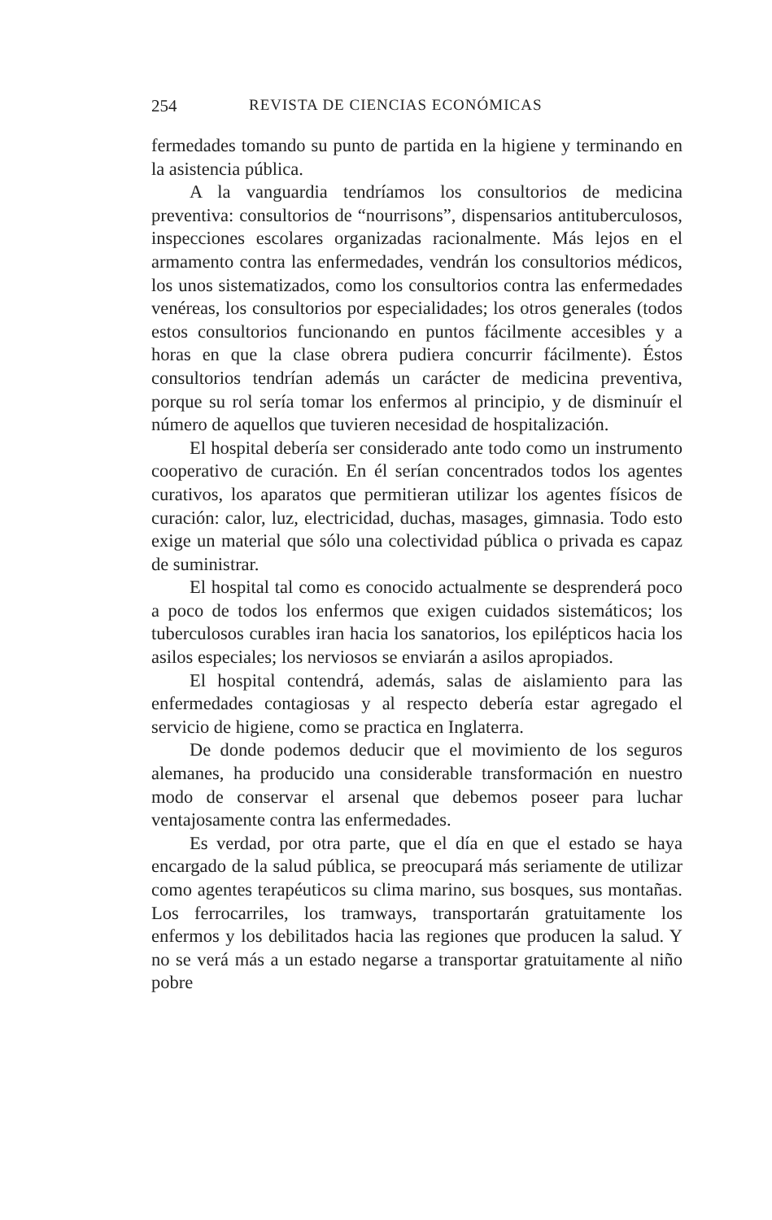254 REVISTA DE CIENCIAS ECONÓMICAS
fermedades tomando su punto de partida en la higiene y terminando en la asistencia pública.
A la vanguardia tendríamos los consultorios de medicina preventiva: consultorios de “nourrisons”, dispensarios antituberculosos, inspecciones escolares organizadas racionalmente. Más lejos en el armamento contra las enfermedades, vendrán los consultorios médicos, los unos sistematizados, como los consultorios contra las enfermedades venéreas, los consultorios por especialidades; los otros generales (todos estos consultorios funcionando en puntos fácilmente accesibles y a horas en que la clase obrera pudiera concurrir fácilmente). Éstos consultorios tendrían además un carácter de medicina preventiva, porque su rol sería tomar los enfermos al principio, y de disminuír el número de aquellos que tuvieren necesidad de hospitalización.
El hospital debería ser considerado ante todo como un instrumento cooperativo de curación. En él serían concentrados todos los agentes curativos, los aparatos que permitieran utilizar los agentes físicos de curación: calor, luz, electricidad, duchas, masages, gimnasia. Todo esto exige un material que sólo una colectividad pública o privada es capaz de suministrar.
El hospital tal como es conocido actualmente se desprenderá poco a poco de todos los enfermos que exigen cuidados sistemáticos; los tuberculosos curables iran hacia los sanatorios, los epilépticos hacia los asilos especiales; los nerviosos se enviarán a asilos apropiados.
El hospital contendrá, además, salas de aislamiento para las enfermedades contagiosas y al respecto debería estar agregado el servicio de higiene, como se practica en Inglaterra.
De donde podemos deducir que el movimiento de los seguros alemanes, ha producido una considerable transformación en nuestro modo de conservar el arsenal que debemos poseer para luchar ventajosamente contra las enfermedades.
Es verdad, por otra parte, que el día en que el estado se haya encargado de la salud pública, se preocupará más seriamente de utilizar como agentes terapéuticos su clima marino, sus bosques, sus montañas. Los ferrocarriles, los tramways, transportarán gratuitamente los enfermos y los debilitados hacia las regiones que producen la salud. Y no se verá más a un estado negarse a transportar gratuitamente al niño pobre